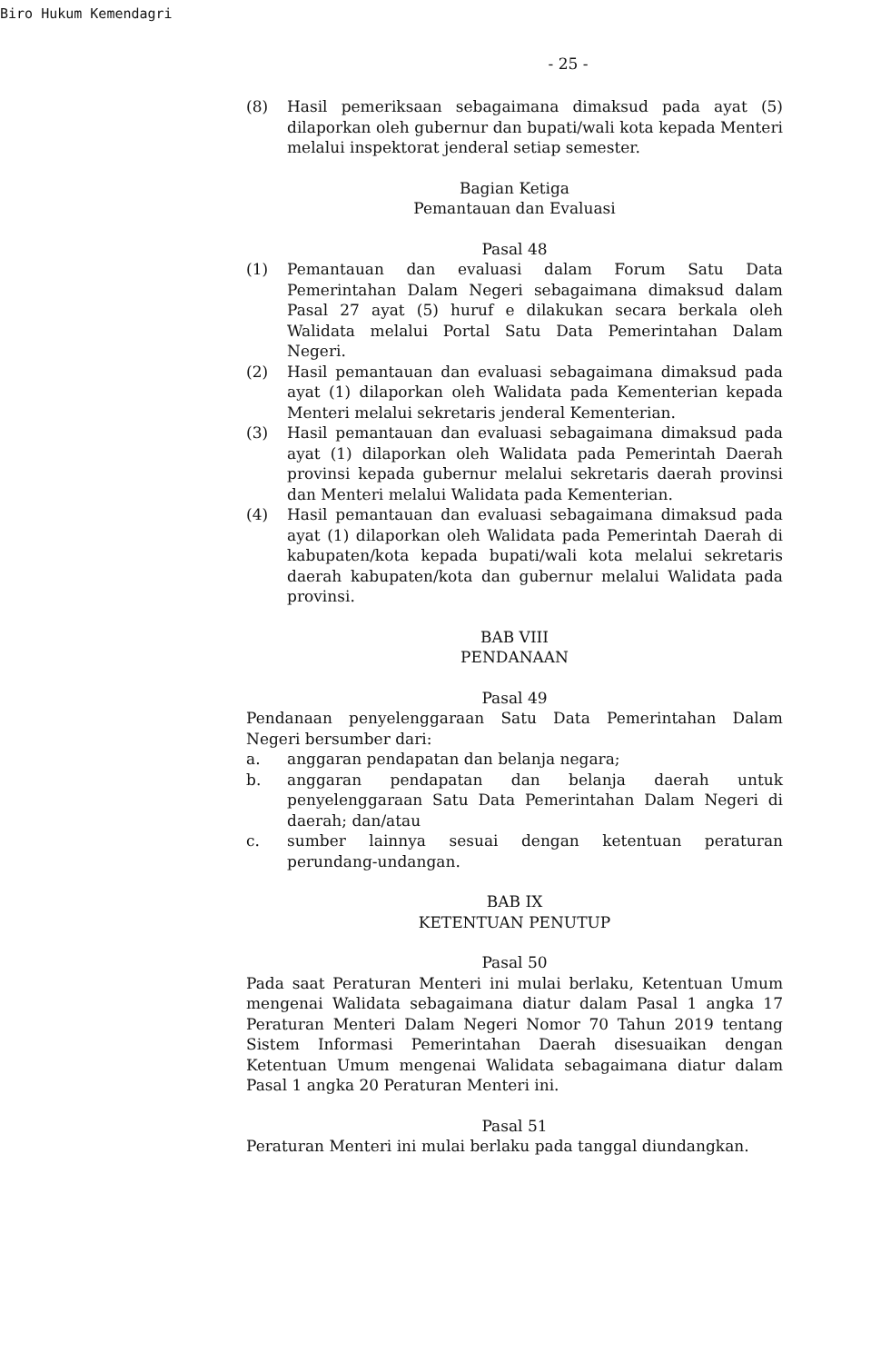Biro Hukum Kemendagri
- 25 -
(8) Hasil pemeriksaan sebagaimana dimaksud pada ayat (5) dilaporkan oleh gubernur dan bupati/wali kota kepada Menteri melalui inspektorat jenderal setiap semester.
Bagian Ketiga
Pemantauan dan Evaluasi
Pasal 48
(1) Pemantauan dan evaluasi dalam Forum Satu Data Pemerintahan Dalam Negeri sebagaimana dimaksud dalam Pasal 27 ayat (5) huruf e dilakukan secara berkala oleh Walidata melalui Portal Satu Data Pemerintahan Dalam Negeri.
(2) Hasil pemantauan dan evaluasi sebagaimana dimaksud pada ayat (1) dilaporkan oleh Walidata pada Kementerian kepada Menteri melalui sekretaris jenderal Kementerian.
(3) Hasil pemantauan dan evaluasi sebagaimana dimaksud pada ayat (1) dilaporkan oleh Walidata pada Pemerintah Daerah provinsi kepada gubernur melalui sekretaris daerah provinsi dan Menteri melalui Walidata pada Kementerian.
(4) Hasil pemantauan dan evaluasi sebagaimana dimaksud pada ayat (1) dilaporkan oleh Walidata pada Pemerintah Daerah di kabupaten/kota kepada bupati/wali kota melalui sekretaris daerah kabupaten/kota dan gubernur melalui Walidata pada provinsi.
BAB VIII
PENDANAAN
Pasal 49
Pendanaan penyelenggaraan Satu Data Pemerintahan Dalam Negeri bersumber dari:
a. anggaran pendapatan dan belanja negara;
b. anggaran pendapatan dan belanja daerah untuk penyelenggaraan Satu Data Pemerintahan Dalam Negeri di daerah; dan/atau
c. sumber lainnya sesuai dengan ketentuan peraturan perundang-undangan.
BAB IX
KETENTUAN PENUTUP
Pasal 50
Pada saat Peraturan Menteri ini mulai berlaku, Ketentuan Umum mengenai Walidata sebagaimana diatur dalam Pasal 1 angka 17 Peraturan Menteri Dalam Negeri Nomor 70 Tahun 2019 tentang Sistem Informasi Pemerintahan Daerah disesuaikan dengan Ketentuan Umum mengenai Walidata sebagaimana diatur dalam Pasal 1 angka 20 Peraturan Menteri ini.
Pasal 51
Peraturan Menteri ini mulai berlaku pada tanggal diundangkan.